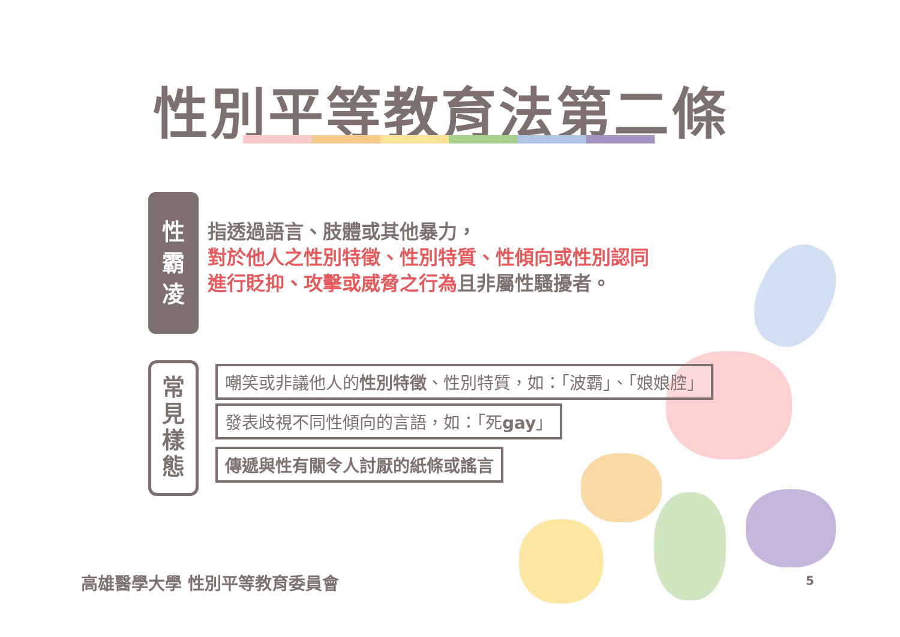性別平等教育法第二條
性
霸
凌
指透過語言、肢體或其他暴力，
對於他人之性別特徵、性別特質、性傾向或性別認同
進行貶抑、攻擊或威脅之行為且非屬性騷擾者。
常
見
樣
態
嘲笑或非議他人的性別特徵、性別特質，如：「波霸」、「娘娘腔」
發表歧視不同性傾向的言語，如：「死gay」
傳遞與性有關令人討厭的紙條或謠言
高雄醫學大學 性別平等教育委員會 5